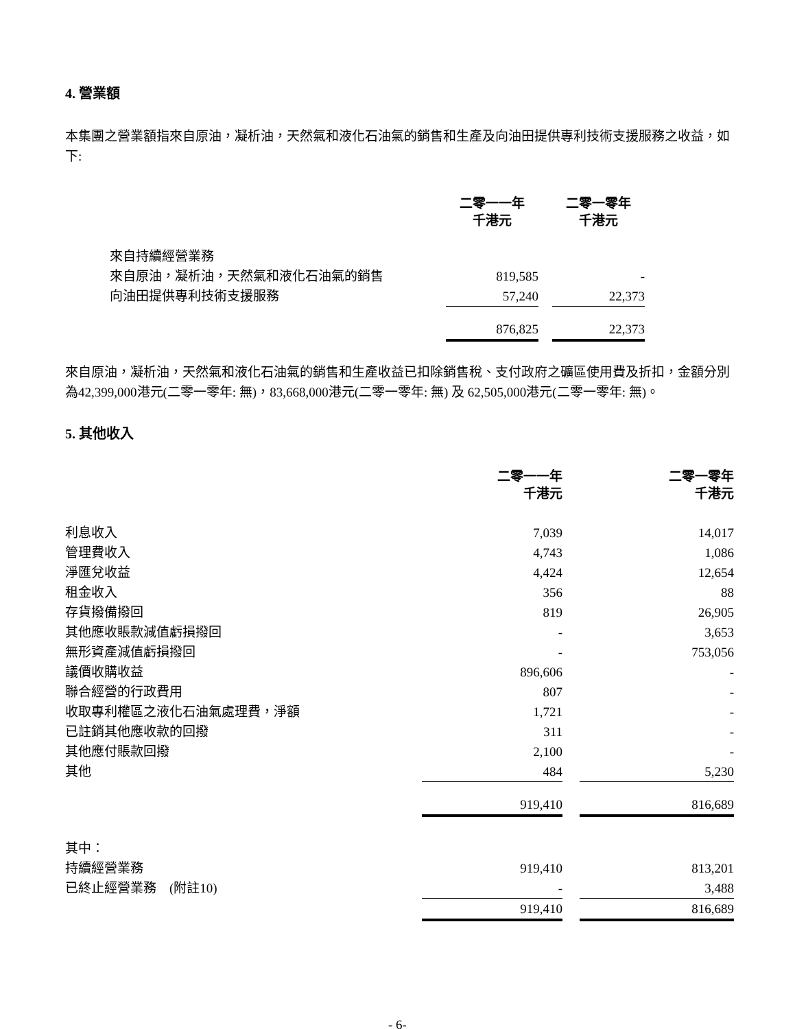4. 營業額
本集團之營業額指來自原油，凝析油，天然氣和液化石油氣的銷售和生產及向油田提供專利技術支援服務之收益，如下:
| | 二零一一年 千港元 | | 二零一零年 千港元 |
| --- | --- | --- | --- |
| 來自持續經營業務 | | | |
| 來自原油，凝析油，天然氣和液化石油氣的銷售 | 819,585 | | - |
| 向油田提供專利技術支援服務 | 57,240 | | 22,373 |
| | 876,825 | | 22,373 |
來自原油，凝析油，天然氣和液化石油氣的銷售和生產收益已扣除銷售稅、支付政府之礦區使用費及折扣，金額分別為42,399,000港元(二零一零年: 無)，83,668,000港元(二零一零年: 無) 及 62,505,000港元(二零一零年: 無)。
5. 其他收入
| | 二零一一年 千港元 | | 二零一零年 千港元 |
| --- | --- | --- | --- |
| 利息收入 | 7,039 | | 14,017 |
| 管理費收入 | 4,743 | | 1,086 |
| 淨匯兌收益 | 4,424 | | 12,654 |
| 租金收入 | 356 | | 88 |
| 存貨撥備撥回 | 819 | | 26,905 |
| 其他應收賬款減值虧損撥回 | - | | 3,653 |
| 無形資產減值虧損撥回 | - | | 753,056 |
| 議價收購收益 | 896,606 | | - |
| 聯合經營的行政費用 | 807 | | - |
| 收取專利權區之液化石油氣處理費，淨額 | 1,721 | | - |
| 已註銷其他應收款的回撥 | 311 | | - |
| 其他應付賬款回撥 | 2,100 | | - |
| 其他 | 484 | | 5,230 |
| | 919,410 | | 816,689 |
| 其中： | | | |
| 持續經營業務 | 919,410 | | 813,201 |
| 已終止經營業務 (附註10) | - | | 3,488 |
| | 919,410 | | 816,689 |
- 6-